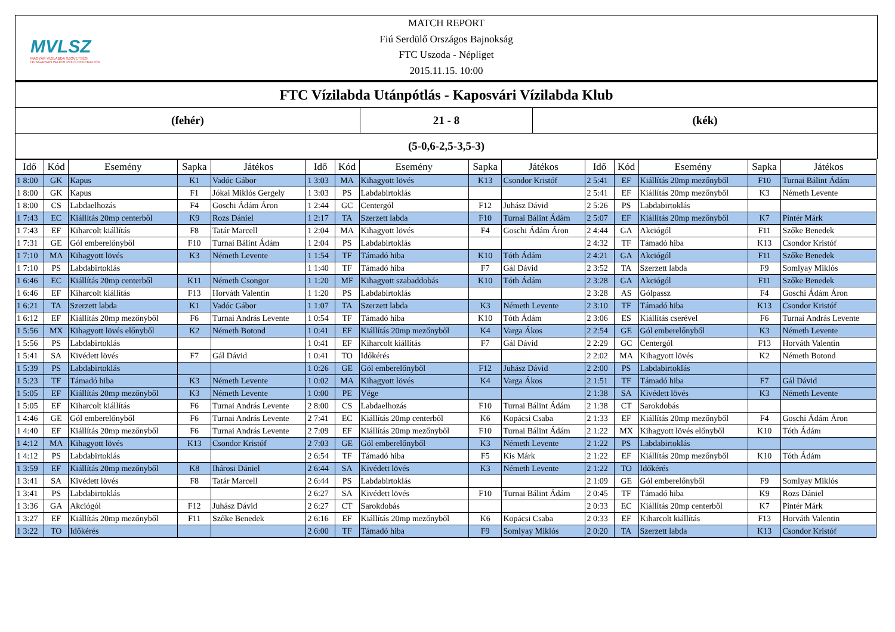MVLSZ
MAGYAR VÍZILABDA SZÖVETSÉG
HUNGARIAN WATER POLO FEDERATION
MATCH REPORT
Fiú Serdülő Országos Bajnokság
FTC Uszoda - Népliget
2015.11.15. 10:00
FTC Vízilabda Utánpótlás - Kaposvári Vízilabda Klub
(fehér) 21 - 8 (kék)
(5-0,6-2,5-3,5-3)
| Idő | Kód | Esemény | Sapka | Játékos | Idő | Kód | Esemény | Sapka | Játékos | Idő | Kód | Esemény | Sapka | Játékos |
| --- | --- | --- | --- | --- | --- | --- | --- | --- | --- | --- | --- | --- | --- | --- |
| 1 8:00 | GK | Kapus | K1 | Vadóc Gábor | 1 3:03 | MA | Kihagyott lövés | K13 | Csondor Kristóf | 2 5:41 | EF | Kiállítás 20mp mezőnyből | F10 | Turnai Bálint Ádám |
| 1 8:00 | GK | Kapus | F1 | Jókai Miklós Gergely | 1 3:03 | PS | Labdabirtoklás | | | 2 5:41 | EF | Kiállítás 20mp mezőnyből | K3 | Németh Levente |
| 1 8:00 | CS | Labdaelhozás | F4 | Goschi Ádám Áron | 1 2:44 | GC | Centergól | F12 | Juhász Dávid | 2 5:26 | PS | Labdabirtoklás | | |
| 1 7:43 | EC | Kiállítás 20mp centerből | K9 | Rozs Dániel | 1 2:17 | TA | Szerzett labda | F10 | Turnai Bálint Ádám | 2 5:07 | EF | Kiállítás 20mp mezőnyből | K7 | Pintér Márk |
| 1 7:43 | EF | Kiharcolt kiállítás | F8 | Tatár Marcell | 1 2:04 | MA | Kihagyott lövés | F4 | Goschi Ádám Áron | 2 4:44 | GA | Akciógól | F11 | Szőke Benedek |
| 1 7:31 | GE | Gól emberelőnyből | F10 | Turnai Bálint Ádám | 1 2:04 | PS | Labdabirtoklás | | | 2 4:32 | TF | Támadó hiba | K13 | Csondor Kristóf |
| 1 7:10 | MA | Kihagyott lövés | K3 | Németh Levente | 1 1:54 | TF | Támadó hiba | K10 | Tóth Ádám | 2 4:21 | GA | Akciógól | F11 | Szőke Benedek |
| 1 7:10 | PS | Labdabirtoklás | | | 1 1:40 | TF | Támadó hiba | F7 | Gál Dávid | 2 3:52 | TA | Szerzett labda | F9 | Somlyay Miklós |
| 1 6:46 | EC | Kiállítás 20mp centerből | K11 | Németh Csongor | 1 1:20 | MF | Kihagyott szabaddobás | K10 | Tóth Ádám | 2 3:28 | GA | Akciógól | F11 | Szőke Benedek |
| 1 6:46 | EF | Kiharcolt kiállítás | F13 | Horváth Valentin | 1 1:20 | PS | Labdabirtoklás | | | 2 3:28 | AS | Gólpassz | F4 | Goschi Ádám Áron |
| 1 6:21 | TA | Szerzett labda | K1 | Vadóc Gábor | 1 1:07 | TA | Szerzett labda | K3 | Németh Levente | 2 3:10 | TF | Támadó hiba | K13 | Csondor Kristóf |
| 1 6:12 | EF | Kiállítás 20mp mezőnyből | F6 | Turnai András Levente | 1 0:54 | TF | Támadó hiba | K10 | Tóth Ádám | 2 3:06 | ES | Kiállítás cserével | F6 | Turnai András Levente |
| 1 5:56 | MX | Kihagyott lövés előnyből | K2 | Németh Botond | 1 0:41 | EF | Kiállítás 20mp mezőnyből | K4 | Varga Ákos | 2 2:54 | GE | Gól emberelőnyből | K3 | Németh Levente |
| 1 5:56 | PS | Labdabirtoklás | | | 1 0:41 | EF | Kiharcolt kiállítás | F7 | Gál Dávid | 2 2:29 | GC | Centergól | F13 | Horváth Valentin |
| 1 5:41 | SA | Kivédett lövés | F7 | Gál Dávid | 1 0:41 | TO | Időkérés | | | 2 2:02 | MA | Kihagyott lövés | K2 | Németh Botond |
| 1 5:39 | PS | Labdabirtoklás | | | 1 0:26 | GE | Gól emberelőnyből | F12 | Juhász Dávid | 2 2:00 | PS | Labdabirtoklás | | |
| 1 5:23 | TF | Támadó hiba | K3 | Németh Levente | 1 0:02 | MA | Kihagyott lövés | K4 | Varga Ákos | 2 1:51 | TF | Támadó hiba | F7 | Gál Dávid |
| 1 5:05 | EF | Kiállítás 20mp mezőnyből | K3 | Németh Levente | 1 0:00 | PE | Vége | | | 2 1:38 | SA | Kivédett lövés | K3 | Németh Levente |
| 1 5:05 | EF | Kiharcolt kiállítás | F6 | Turnai András Levente | 2 8:00 | CS | Labdaelhozás | F10 | Turnai Bálint Ádám | 2 1:38 | CT | Sarokdobás | | |
| 1 4:46 | GE | Gól emberelőnyből | F6 | Turnai András Levente | 2 7:41 | EC | Kiállítás 20mp centerből | K6 | Kopácsi Csaba | 2 1:33 | EF | Kiállítás 20mp mezőnyből | F4 | Goschi Ádám Áron |
| 1 4:40 | EF | Kiállítás 20mp mezőnyből | F6 | Turnai András Levente | 2 7:09 | EF | Kiállítás 20mp mezőnyből | F10 | Turnai Bálint Ádám | 2 1:22 | MX | Kihagyott lövés előnyből | K10 | Tóth Ádám |
| 1 4:12 | MA | Kihagyott lövés | K13 | Csondor Kristóf | 2 7:03 | GE | Gól emberelőnyből | K3 | Németh Levente | 2 1:22 | PS | Labdabirtoklás | | |
| 1 4:12 | PS | Labdabirtoklás | | | 2 6:54 | TF | Támadó hiba | F5 | Kis Márk | 2 1:22 | EF | Kiállítás 20mp mezőnyből | K10 | Tóth Ádám |
| 1 3:59 | EF | Kiállítás 20mp mezőnyből | K8 | Ihárosi Dániel | 2 6:44 | SA | Kivédett lövés | K3 | Németh Levente | 2 1:22 | TO | Időkérés | | |
| 1 3:41 | SA | Kivédett lövés | F8 | Tatár Marcell | 2 6:44 | PS | Labdabirtoklás | | | 2 1:09 | GE | Gól emberelőnyből | F9 | Somlyay Miklós |
| 1 3:41 | PS | Labdabirtoklás | | | 2 6:27 | SA | Kivédett lövés | F10 | Turnai Bálint Ádám | 2 0:45 | TF | Támadó hiba | K9 | Rozs Dániel |
| 1 3:36 | GA | Akciógól | F12 | Juhász Dávid | 2 6:27 | CT | Sarokdobás | | | 2 0:33 | EC | Kiállítás 20mp centerből | K7 | Pintér Márk |
| 1 3:27 | EF | Kiállítás 20mp mezőnyből | F11 | Szőke Benedek | 2 6:16 | EF | Kiállítás 20mp mezőnyből | K6 | Kopácsi Csaba | 2 0:33 | EF | Kiharcolt kiállítás | F13 | Horváth Valentin |
| 1 3:22 | TO | Időkérés | | | 2 6:00 | TF | Támadó hiba | F9 | Somlyay Miklós | 2 0:20 | TA | Szerzett labda | K13 | Csondor Kristóf |